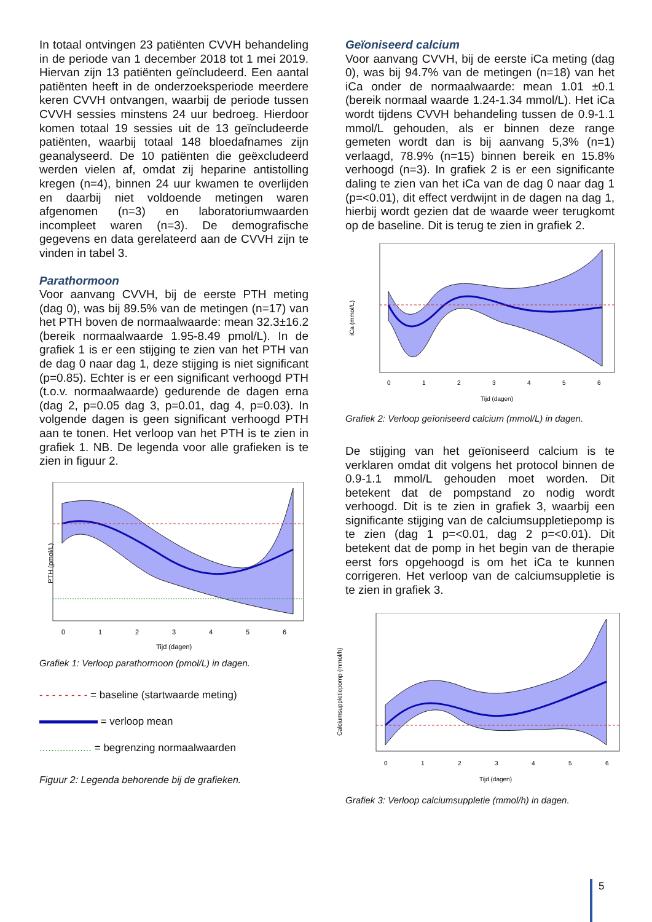In totaal ontvingen 23 patiënten CVVH behandeling in de periode van 1 december 2018 tot 1 mei 2019. Hiervan zijn 13 patiënten geïncludeerd. Een aantal patiënten heeft in de onderzoeksperiode meerdere keren CVVH ontvangen, waarbij de periode tussen CVVH sessies minstens 24 uur bedroeg. Hierdoor komen totaal 19 sessies uit de 13 geïncludeerde patiënten, waarbij totaal 148 bloedafnames zijn geanalyseerd. De 10 patiënten die geëxcludeerd werden vielen af, omdat zij heparine antistolling kregen (n=4), binnen 24 uur kwamen te overlijden en daarbij niet voldoende metingen waren afgenomen (n=3) en laboratoriumwaarden incompleet waren (n=3). De demografische gegevens en data gerelateerd aan de CVVH zijn te vinden in tabel 3.
Parathormoon
Voor aanvang CVVH, bij de eerste PTH meting (dag 0), was bij 89.5% van de metingen (n=17) van het PTH boven de normaalwaarde: mean 32.3±16.2 (bereik normaalwaarde 1.95-8.49 pmol/L). In de grafiek 1 is er een stijging te zien van het PTH van de dag 0 naar dag 1, deze stijging is niet significant (p=0.85). Echter is er een significant verhoogd PTH (t.o.v. normaalwaarde) gedurende de dagen erna (dag 2, p=0.05 dag 3, p=0.01, dag 4, p=0.03). In volgende dagen is geen significant verhoogd PTH aan te tonen. Het verloop van het PTH is te zien in grafiek 1. NB. De legenda voor alle grafieken is te zien in figuur 2.
PTH (pmol/L)
0
1
2
3
4
5
6
Tijd (dagen)
Grafiek 1: Verloop parathormoon (pmol/L) in dagen.
- - - - - - - - = baseline (startwaarde meting)
= verloop mean
.................. = begrenzing normaalwaarden
Figuur 2: Legenda behorende bij de grafieken.
Geïoniseerd calcium
Voor aanvang CVVH, bij de eerste iCa meting (dag 0), was bij 94.7% van de metingen (n=18) van het iCa onder de normaalwaarde: mean 1.01 ±0.1 (bereik normaal waarde 1.24-1.34 mmol/L). Het iCa wordt tijdens CVVH behandeling tussen de 0.9-1.1 mmol/L gehouden, als er binnen deze range gemeten wordt dan is bij aanvang 5,3% (n=1) verlaagd, 78.9% (n=15) binnen bereik en 15.8% verhoogd (n=3). In grafiek 2 is er een significante daling te zien van het iCa van de dag 0 naar dag 1 (p=<0.01), dit effect verdwijnt in de dagen na dag 1, hierbij wordt gezien dat de waarde weer terugkomt op de baseline. Dit is terug te zien in grafiek 2.
iCa (mmol/L)
0
1
2
3
4
5
6
Tijd (dagen)
Grafiek 2: Verloop geïoniseerd calcium (mmol/L) in dagen.
De stijging van het geïoniseerd calcium is te verklaren omdat dit volgens het protocol binnen de 0.9-1.1 mmol/L gehouden moet worden. Dit betekent dat de pompstand zo nodig wordt verhoogd. Dit is te zien in grafiek 3, waarbij een significante stijging van de calciumsuppletiepomp is te zien (dag 1 p=<0.01, dag 2 p=<0.01). Dit betekent dat de pomp in het begin van de therapie eerst fors opgehoogd is om het iCa te kunnen corrigeren. Het verloop van de calciumsuppletie is te zien in grafiek 3.
Calciumsuppletiepomp (mmol/h)
0
1
2
3
4
5
6
Tijd (dagen)
Grafiek 3: Verloop calciumsuppletie (mmol/h) in dagen.
5